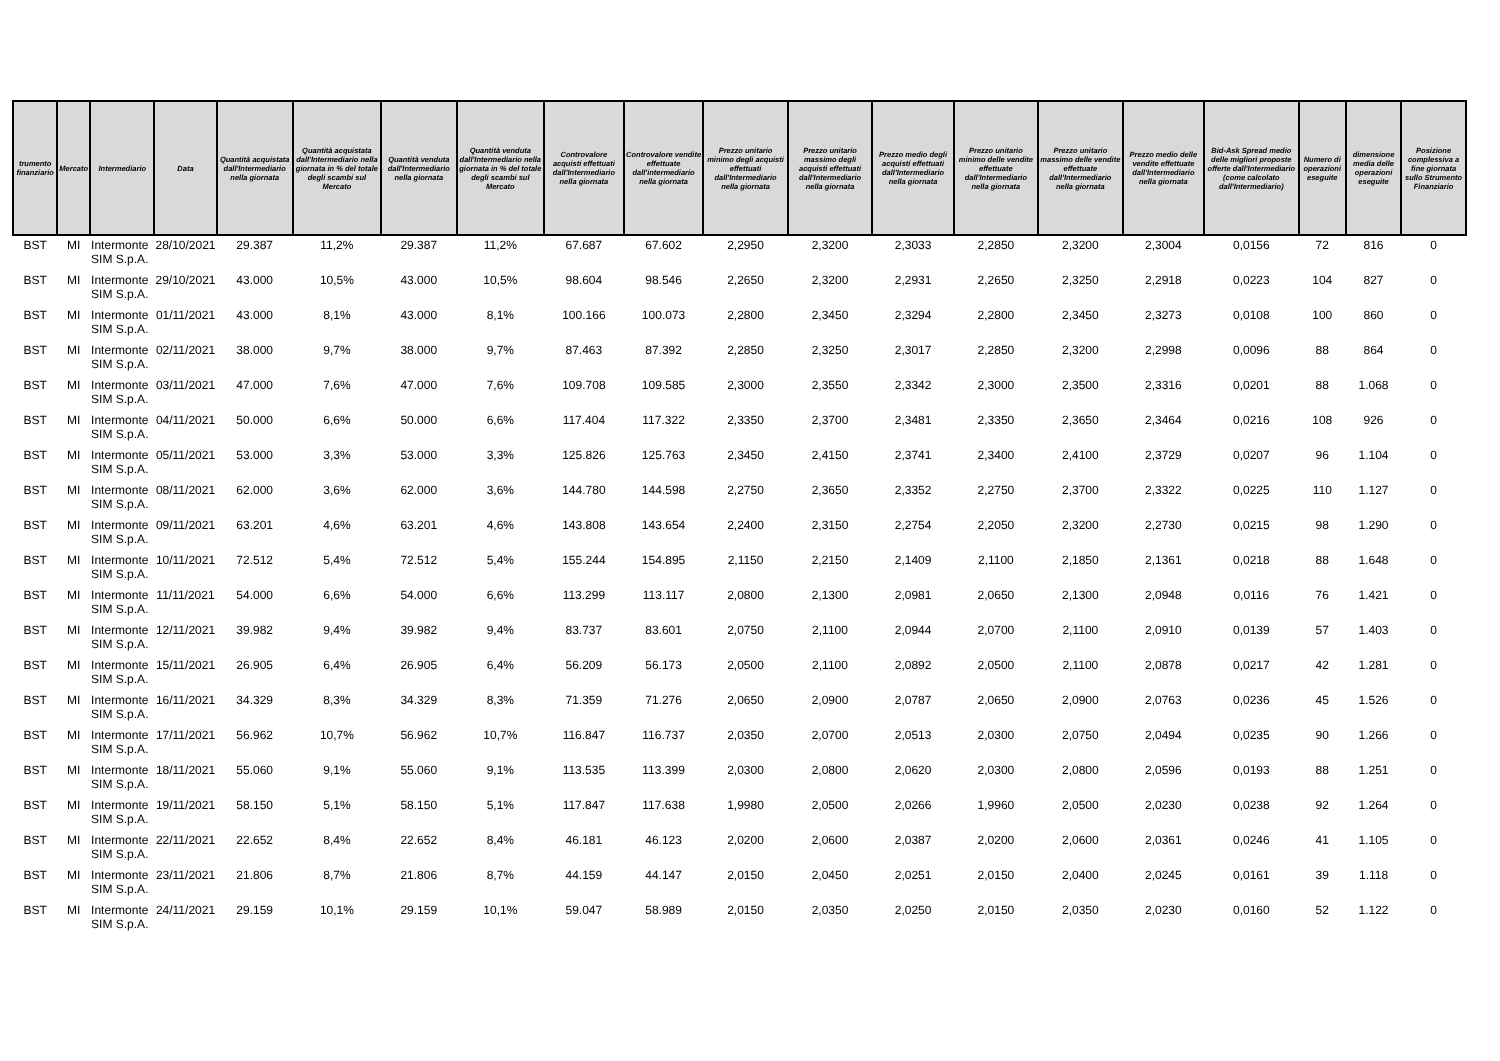| trumento finanziario | Mercato | Intermediario | Data | Quantità acquistata dall'Intermediario nella giornata | Quantità acquistata dall'Intermediario nella giornata in % del totale degli scambi sul Mercato | Quantità venduta dall'Intermediario nella giornata | Quantità venduta dall'Intermediario nella giornata in % del totale degli scambi sul Mercato | Controvalore acquisti effettuati dall'Intermediario nella giornata | Controvalore vendite effettuate dall'intermediario nella giornata | Prezzo unitario minimo degli acquisti effettuati dall'Intermediario nella giornata | Prezzo unitario massimo degli acquisti effettuati dall'Intermediario nella giornata | Prezzo medio degli acquisti effettuati dall'Intermediario nella giornata | Prezzo unitario minimo delle vendite effettuate dall'Intermediario nella giornata | Prezzo unitario massimo delle vendite effettuate dall'Intermediario nella giornata | Prezzo medio delle vendite effettuate dall'Intermediario nella giornata | Bid-Ask Spread medio delle migliori proposte offerte dall'Intermediario (come calcolato dall'Intermediario) | Numero di operazioni eseguite | dimensione media delle operazioni eseguite | Posizione complessiva a fine giornata sullo Strumento Finanziario |
| --- | --- | --- | --- | --- | --- | --- | --- | --- | --- | --- | --- | --- | --- | --- | --- | --- | --- | --- | --- |
| BST | MI | Intermonte SIM S.p.A. | 28/10/2021 | 29.387 | 11,2% | 29.387 | 11,2% | 67.687 | 67.602 | 2,2950 | 2,3200 | 2,3033 | 2,2850 | 2,3200 | 2,3004 | 0,0156 | 72 | 816 | 0 |
| BST | MI | Intermonte SIM S.p.A. | 29/10/2021 | 43.000 | 10,5% | 43.000 | 10,5% | 98.604 | 98.546 | 2,2650 | 2,3200 | 2,2931 | 2,2650 | 2,3250 | 2,2918 | 0,0223 | 104 | 827 | 0 |
| BST | MI | Intermonte SIM S.p.A. | 01/11/2021 | 43.000 | 8,1% | 43.000 | 8,1% | 100.166 | 100.073 | 2,2800 | 2,3450 | 2,3294 | 2,2800 | 2,3450 | 2,3273 | 0,0108 | 100 | 860 | 0 |
| BST | MI | Intermonte SIM S.p.A. | 02/11/2021 | 38.000 | 9,7% | 38.000 | 9,7% | 87.463 | 87.392 | 2,2850 | 2,3250 | 2,3017 | 2,2850 | 2,3200 | 2,2998 | 0,0096 | 88 | 864 | 0 |
| BST | MI | Intermonte SIM S.p.A. | 03/11/2021 | 47.000 | 7,6% | 47.000 | 7,6% | 109.708 | 109.585 | 2,3000 | 2,3550 | 2,3342 | 2,3000 | 2,3500 | 2,3316 | 0,0201 | 88 | 1.068 | 0 |
| BST | MI | Intermonte SIM S.p.A. | 04/11/2021 | 50.000 | 6,6% | 50.000 | 6,6% | 117.404 | 117.322 | 2,3350 | 2,3700 | 2,3481 | 2,3350 | 2,3650 | 2,3464 | 0,0216 | 108 | 926 | 0 |
| BST | MI | Intermonte SIM S.p.A. | 05/11/2021 | 53.000 | 3,3% | 53.000 | 3,3% | 125.826 | 125.763 | 2,3450 | 2,4150 | 2,3741 | 2,3400 | 2,4100 | 2,3729 | 0,0207 | 96 | 1.104 | 0 |
| BST | MI | Intermonte SIM S.p.A. | 08/11/2021 | 62.000 | 3,6% | 62.000 | 3,6% | 144.780 | 144.598 | 2,2750 | 2,3650 | 2,3352 | 2,2750 | 2,3700 | 2,3322 | 0,0225 | 110 | 1.127 | 0 |
| BST | MI | Intermonte SIM S.p.A. | 09/11/2021 | 63.201 | 4,6% | 63.201 | 4,6% | 143.808 | 143.654 | 2,2400 | 2,3150 | 2,2754 | 2,2050 | 2,3200 | 2,2730 | 0,0215 | 98 | 1.290 | 0 |
| BST | MI | Intermonte SIM S.p.A. | 10/11/2021 | 72.512 | 5,4% | 72.512 | 5,4% | 155.244 | 154.895 | 2,1150 | 2,2150 | 2,1409 | 2,1100 | 2,1850 | 2,1361 | 0,0218 | 88 | 1.648 | 0 |
| BST | MI | Intermonte SIM S.p.A. | 11/11/2021 | 54.000 | 6,6% | 54.000 | 6,6% | 113.299 | 113.117 | 2,0800 | 2,1300 | 2,0981 | 2,0650 | 2,1300 | 2,0948 | 0,0116 | 76 | 1.421 | 0 |
| BST | MI | Intermonte SIM S.p.A. | 12/11/2021 | 39.982 | 9,4% | 39.982 | 9,4% | 83.737 | 83.601 | 2,0750 | 2,1100 | 2,0944 | 2,0700 | 2,1100 | 2,0910 | 0,0139 | 57 | 1.403 | 0 |
| BST | MI | Intermonte SIM S.p.A. | 15/11/2021 | 26.905 | 6,4% | 26.905 | 6,4% | 56.209 | 56.173 | 2,0500 | 2,1100 | 2,0892 | 2,0500 | 2,1100 | 2,0878 | 0,0217 | 42 | 1.281 | 0 |
| BST | MI | Intermonte SIM S.p.A. | 16/11/2021 | 34.329 | 8,3% | 34.329 | 8,3% | 71.359 | 71.276 | 2,0650 | 2,0900 | 2,0787 | 2,0650 | 2,0900 | 2,0763 | 0,0236 | 45 | 1.526 | 0 |
| BST | MI | Intermonte SIM S.p.A. | 17/11/2021 | 56.962 | 10,7% | 56.962 | 10,7% | 116.847 | 116.737 | 2,0350 | 2,0700 | 2,0513 | 2,0300 | 2,0750 | 2,0494 | 0,0235 | 90 | 1.266 | 0 |
| BST | MI | Intermonte SIM S.p.A. | 18/11/2021 | 55.060 | 9,1% | 55.060 | 9,1% | 113.535 | 113.399 | 2,0300 | 2,0800 | 2,0620 | 2,0300 | 2,0800 | 2,0596 | 0,0193 | 88 | 1.251 | 0 |
| BST | MI | Intermonte SIM S.p.A. | 19/11/2021 | 58.150 | 5,1% | 58.150 | 5,1% | 117.847 | 117.638 | 1,9980 | 2,0500 | 2,0266 | 1,9960 | 2,0500 | 2,0230 | 0,0238 | 92 | 1.264 | 0 |
| BST | MI | Intermonte SIM S.p.A. | 22/11/2021 | 22.652 | 8,4% | 22.652 | 8,4% | 46.181 | 46.123 | 2,0200 | 2,0600 | 2,0387 | 2,0200 | 2,0600 | 2,0361 | 0,0246 | 41 | 1.105 | 0 |
| BST | MI | Intermonte SIM S.p.A. | 23/11/2021 | 21.806 | 8,7% | 21.806 | 8,7% | 44.159 | 44.147 | 2,0150 | 2,0450 | 2,0251 | 2,0150 | 2,0400 | 2,0245 | 0,0161 | 39 | 1.118 | 0 |
| BST | MI | Intermonte SIM S.p.A. | 24/11/2021 | 29.159 | 10,1% | 29.159 | 10,1% | 59.047 | 58.989 | 2,0150 | 2,0350 | 2,0250 | 2,0150 | 2,0350 | 2,0230 | 0,0160 | 52 | 1.122 | 0 |